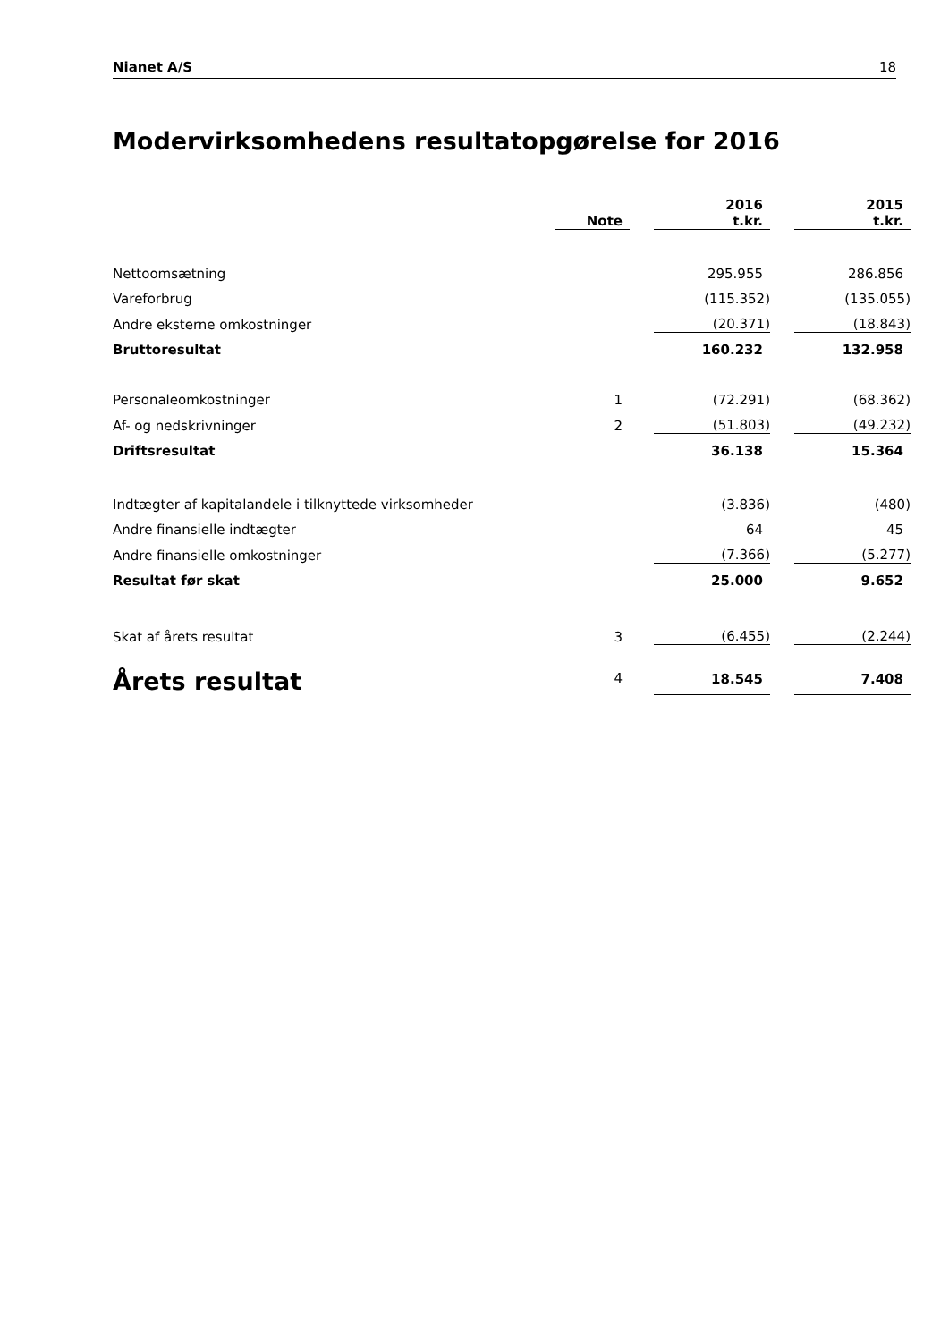Nianet A/S 18
Modervirksomhedens resultatopgørelse for 2016
| | | Note | | 2016 t.kr. | | 2015 t.kr. |
| --- | --- | --- | --- | --- | --- | --- |
| Nettoomsætning | | | | 295.955 | | 286.856 |
| Vareforbrug | | | | (115.352) | | (135.055) |
| Andre eksterne omkostninger | | | | (20.371) | | (18.843) |
| Bruttoresultat | | | | 160.232 | | 132.958 |
| Personaleomkostninger | | 1 | | (72.291) | | (68.362) |
| Af- og nedskrivninger | | 2 | | (51.803) | | (49.232) |
| Driftsresultat | | | | 36.138 | | 15.364 |
| Indtægter af kapitalandele i tilknyttede virksomheder | | | | (3.836) | | (480) |
| Andre finansielle indtægter | | | | 64 | | 45 |
| Andre finansielle omkostninger | | | | (7.366) | | (5.277) |
| Resultat før skat | | | | 25.000 | | 9.652 |
| Skat af årets resultat | | 3 | | (6.455) | | (2.244) |
| Årets resultat | | 4 | | 18.545 | | 7.408 |